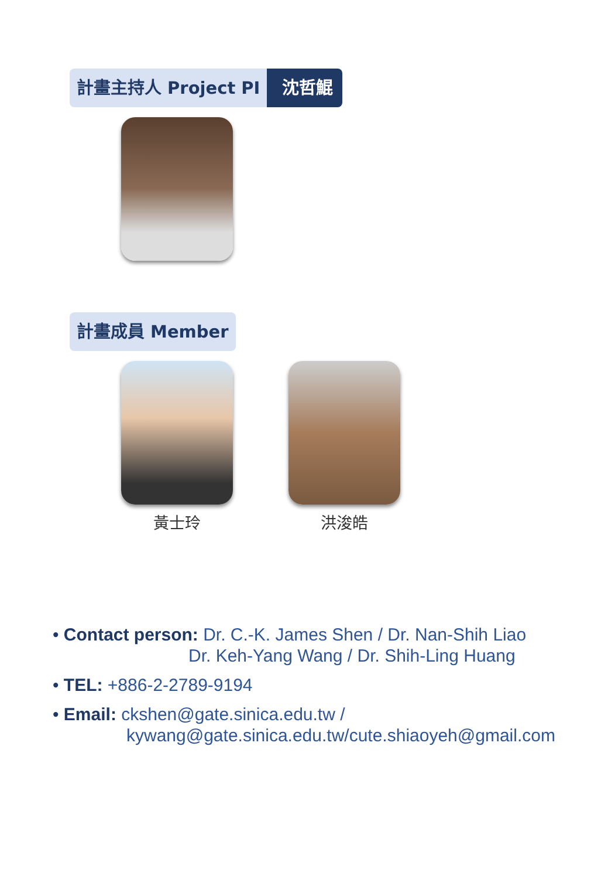計畫主持人 Project PI 沈哲鯤
計畫成員 Member
黃士玲 洪浚皓
• Contact person: Dr. C.-K. James Shen / Dr. Nan-Shih Liao
Dr. Keh-Yang Wang / Dr. Shih-Ling Huang
• TEL: +886-2-2789-9194
• Email: ckshen@gate.sinica.edu.tw /
kywang@gate.sinica.edu.tw/cute.shiaoyeh@gmail.com